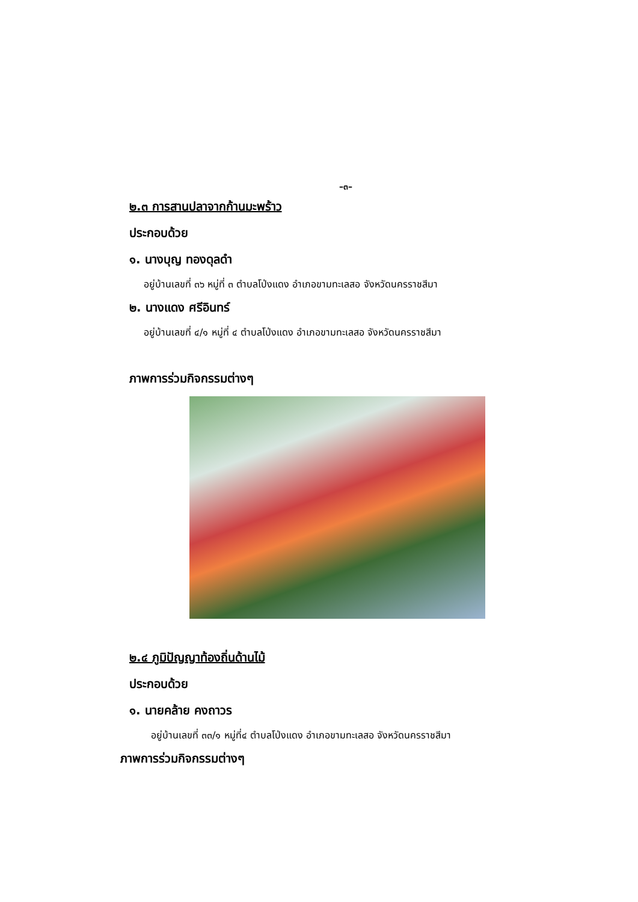–๓–
๒.๓ การสานปลาจากก้านมะพร้าว
ประกอบด้วย
๑. นางบุญ ทองดุลดำ
อยู่บ้านเลขที่ ๓๖ หมู่ที่ ๓ ตำบลโป่งแดง อำเภอขามทะเลสอ จังหวัดนครราชสีมา
๒. นางแดง ศรีอินทร์
อยู่บ้านเลขที่ ๔/๑ หมู่ที่ ๔ ตำบลโป่งแดง อำเภอขามทะเลสอ จังหวัดนครราชสีมา
ภาพการร่วมกิจกรรมต่างๆ
๒.๔ ภูมิปัญญาท้องถิ่นด้านไม้
ประกอบด้วย
๑. นายคล้าย คงถาวร
อยู่บ้านเลขที่ ๓๓/๑ หมู่ที่๔ ตำบลโป่งแดง อำเภอขามทะเลสอ จังหวัดนครราชสีมา
ภาพการร่วมกิจกรรมต่างๆ